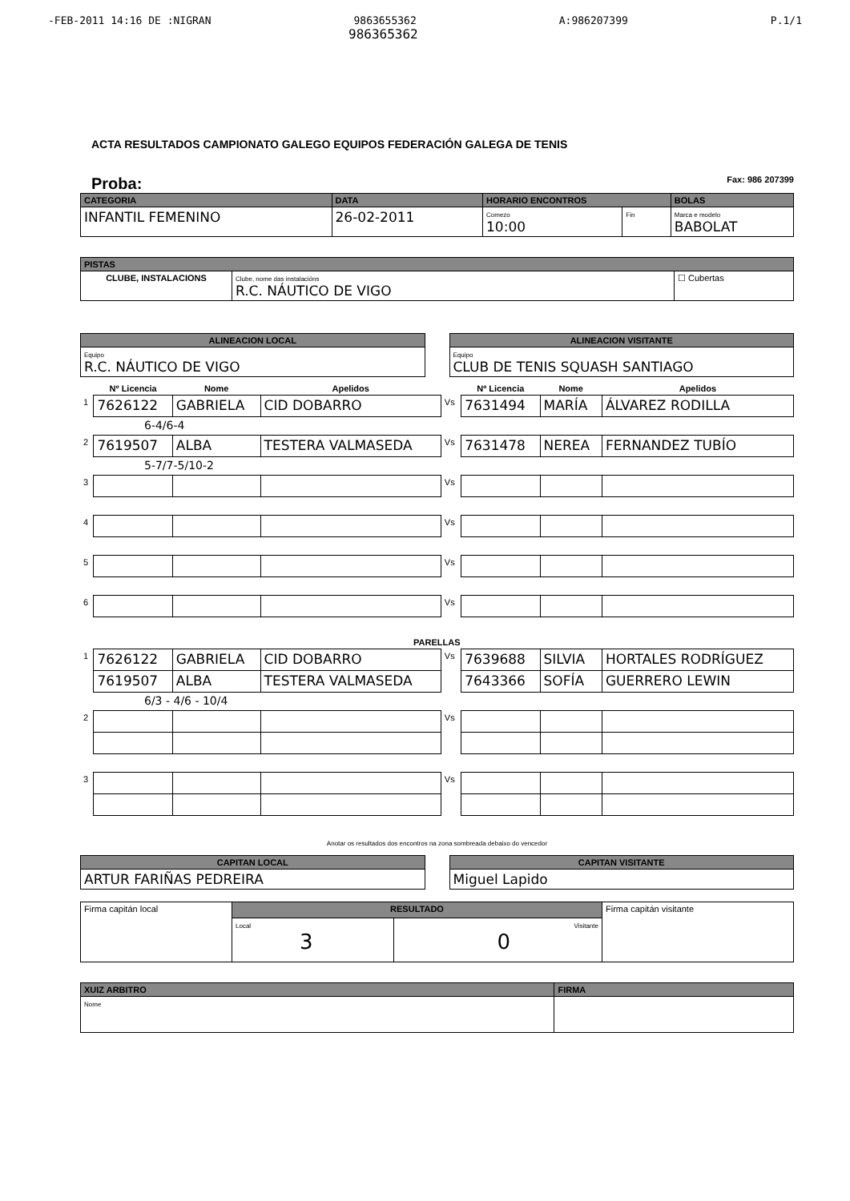-FEB-2011 14:16 DE :NIGRAN 9863655362 A:986207399 P.1/1
986365362
ACTA RESULTADOS CAMPIONATO GALEGO EQUIPOS FEDERACIÓN GALEGA DE TENIS
Proba: Fax: 986 207399
| CATEGORIA | DATA | HORARIO ENCONTROS | | BOLAS |
| --- | --- | --- | --- | --- |
| INFANTIL FEMENINO | 26-02-2011 | Comezo 10:00 | Fin | Marca e modelo BABOLAT |
| PISTAS | | |
| --- | --- | --- |
| CLUBE, INSTALACIONS | Clube, nome das instalacións R.C. NÁUTICO DE VIGO | ☐ Cubertas |
| ALINEACION LOCAL |
| --- |
| Equipo R.C. NÁUTICO DE VIGO |
| ALINEACION VISITANTE |
| --- |
| Equipo CLUB DE TENIS SQUASH SANTIAGO |
| | Nº Licencia | Nome | Apelidos | | Nº Licencia | Nome | Apelidos |
| --- | --- | --- | --- | --- | --- | --- | --- |
| 1 | 7626122 | GABRIELA | CID DOBARRO | Vs | 7631494 | MARÍA | ÁLVAREZ RODILLA |
| 6-4/6-4 | | | | | | | |
| 2 | 7619507 | ALBA | TESTERA VALMASEDA | Vs | 7631478 | NEREA | FERNANDEZ TUBÍO |
| 5-7/7-5/10-2 | | | | | | | |
| 3 | | | | Vs | | | |
| 4 | | | | Vs | | | |
| 5 | | | | Vs | | | |
| 6 | | | | Vs | | | |
| PARELLAS | | | | | | | |
| 1 | 7626122 | GABRIELA | CID DOBARRO | Vs | 7639688 | SILVIA | HORTALES RODRÍGUEZ |
| | 7619507 | ALBA | TESTERA VALMASEDA | | 7643366 | SOFÍA | GUERRERO LEWIN |
| 6/3 - 4/6 - 10/4 | | | | | | | |
| 2 | | | | Vs | | | |
| 3 | | | | Vs | | | |
Anotar os resultados dos encontros na zona sombreada debaixo do vencedor
| CAPITAN LOCAL |
| --- |
| ARTUR FARIÑAS PEDREIRA |
| CAPITAN VISITANTE |
| --- |
| Miguel Lapido |
| Firma capitán local | RESULTADO | | Firma capitán visitante |
| | Local 3 | Visitante 0 | |
| XUIZ ARBITRO | FIRMA |
| --- | --- |
| Nome | |